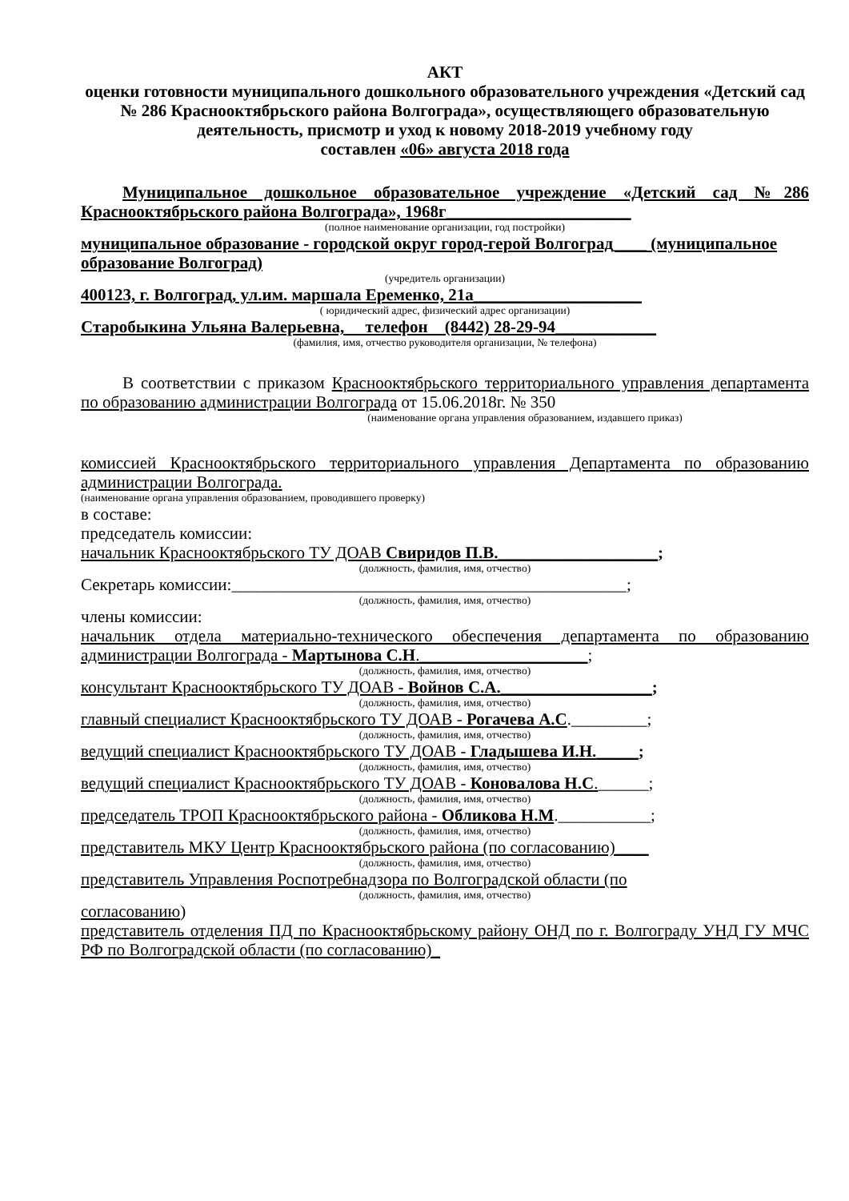АКТ
оценки готовности муниципального дошкольного образовательного учреждения «Детский сад № 286 Краснооктябрьского района Волгограда», осуществляющего образовательную деятельность, присмотр и уход к новому 2018-2019 учебному году
составлен «06» августа 2018 года
Муниципальное дошкольное образовательное учреждение «Детский сад №286 Краснооктябрьского района Волгограда», 1968г______________________
(полное наименование организации, год постройки)
муниципальное образование - городской округ город-герой Волгоград____ (муниципальное образование Волгоград)
(учредитель организации)
400123, г. Волгоград, ул.им. маршала Еременко, 21а____________________
( юридический адрес, физический адрес организации)
Старобыкина Ульяна Валерьевна, телефон (8442) 28-29-94____________
(фамилия, имя, отчество руководителя организации, № телефона)
В соответствии с приказом Краснооктябрьского территориального управления департамента по образованию администрации Волгограда от 15.06.2018г. № 350
(наименование органа управления образованием, издавшего приказ)
комиссией Краснооктябрьского территориального управления Департамента по образованию администрации Волгограда.
(наименование органа управления образованием, проводившего проверку)
в составе:
председатель комиссии:
начальник Краснооктябрьского ТУ ДОАВ Свиридов П.В.___________________;
(должность, фамилия, имя, отчество)
Секретарь комиссии:_______________________________________________;
(должность, фамилия, имя, отчество)
члены комиссии:
начальник отдела материально-технического обеспечения департамента по образованию администрации Волгограда - Мартынова С.Н.____________________;
(должность, фамилия, имя, отчество)
консультант Краснооктябрьского ТУ ДОАВ - Войнов С.А.__________________;
(должность, фамилия, имя, отчество)
главный специалист Краснооктябрьского ТУ ДОАВ - Рогачева А.С._________;
(должность, фамилия, имя, отчество)
ведущий специалист Краснооктябрьского ТУ ДОАВ - Гладышева И.Н._____;
(должность, фамилия, имя, отчество)
ведущий специалист Краснооктябрьского ТУ ДОАВ - Коновалова Н.С.______;
(должность, фамилия, имя, отчество)
председатель ТРОП Краснооктябрьского района - Обликова Н.М.___________;
(должность, фамилия, имя, отчество)
представитель МКУ Центр Краснооктябрьского района (по согласованию)____
(должность, фамилия, имя, отчество)
представитель Управления Роспотребнадзора по Волгоградской области (по
(должность, фамилия, имя, отчество)
согласованию)
представитель отделения ПД по Краснооктябрьскому району ОНД по г. Волгограду УНД ГУ МЧС РФ по Волгоградской области (по согласованию)_